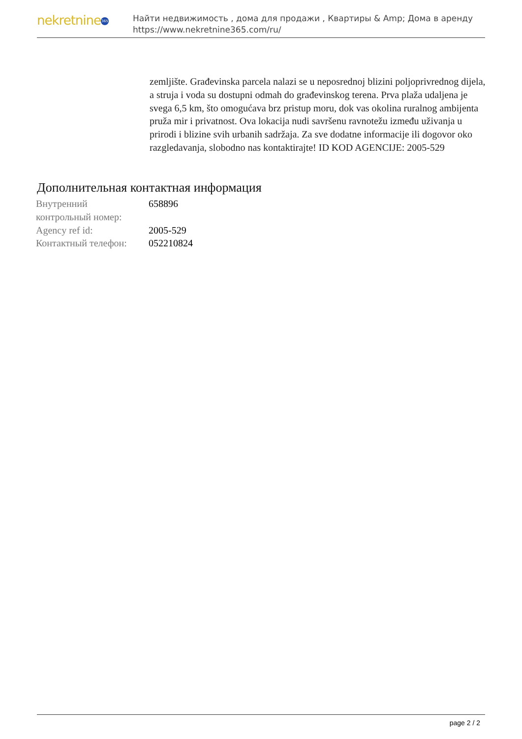nekretnine 365
Найти недвижимость , дома для продажи , Квартиры & Amp; Дома в аренду
https://www.nekretnine365.com/ru/
zemljište. Građevinska parcela nalazi se u neposrednoj blizini poljoprivrednog dijela, a struja i voda su dostupni odmah do građevinskog terena. Prva plaža udaljena je svega 6,5 km, što omogućava brz pristup moru, dok vas okolina ruralnog ambijenta pruža mir i privatnost. Ova lokacija nudi savršenu ravnotežu između uživanja u prirodi i blizine svih urbanih sadržaja. Za sve dodatne informacije ili dogovor oko razgledavanja, slobodno nas kontaktirajte! ID KOD AGENCIJE: 2005-529
Дополнительная контактная информация
| Внутренний контрольный номер: | 658896 |
| Agency ref id: | 2005-529 |
| Контактный телефон: | 052210824 |
page 2 / 2